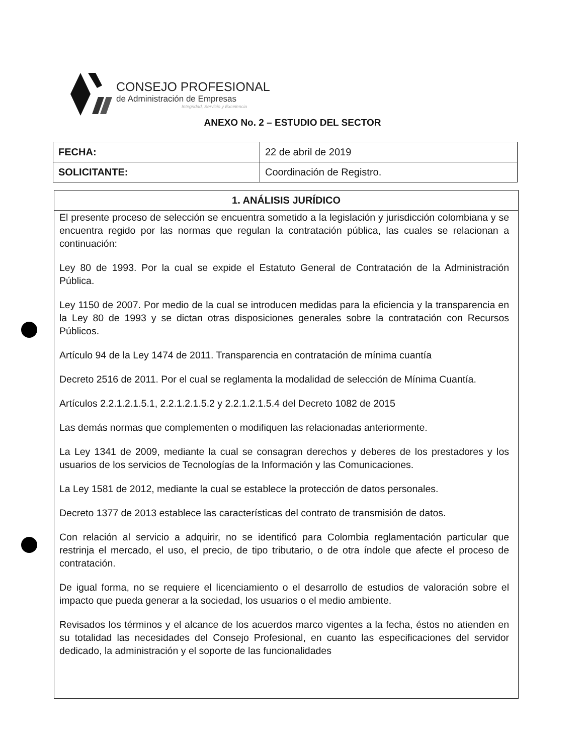CONSEJO PROFESIONAL
de Administración de Empresas
Integridad, Servicio y Excelencia
ANEXO No. 2 – ESTUDIO DEL SECTOR
| FECHA: | 22 de abril de 2019 |
| SOLICITANTE: | Coordinación de Registro. |
1. ANÁLISIS JURÍDICO
El presente proceso de selección se encuentra sometido a la legislación y jurisdicción colombiana y se encuentra regido por las normas que regulan la contratación pública, las cuales se relacionan a continuación:
Ley 80 de 1993. Por la cual se expide el Estatuto General de Contratación de la Administración Pública.
Ley 1150 de 2007. Por medio de la cual se introducen medidas para la eficiencia y la transparencia en la Ley 80 de 1993 y se dictan otras disposiciones generales sobre la contratación con Recursos Públicos.
Artículo 94 de la Ley 1474 de 2011. Transparencia en contratación de mínima cuantía
Decreto 2516 de 2011. Por el cual se reglamenta la modalidad de selección de Mínima Cuantía.
Artículos 2.2.1.2.1.5.1, 2.2.1.2.1.5.2 y 2.2.1.2.1.5.4 del Decreto 1082 de 2015
Las demás normas que complementen o modifiquen las relacionadas anteriormente.
La Ley 1341 de 2009, mediante la cual se consagran derechos y deberes de los prestadores y los usuarios de los servicios de Tecnologías de la Información y las Comunicaciones.
La Ley 1581 de 2012, mediante la cual se establece la protección de datos personales.
Decreto 1377 de 2013 establece las características del contrato de transmisión de datos.
Con relación al servicio a adquirir, no se identificó para Colombia reglamentación particular que restrinja el mercado, el uso, el precio, de tipo tributario, o de otra índole que afecte el proceso de contratación.
De igual forma, no se requiere el licenciamiento o el desarrollo de estudios de valoración sobre el impacto que pueda generar a la sociedad, los usuarios o el medio ambiente.
Revisados los términos y el alcance de los acuerdos marco vigentes a la fecha, éstos no atienden en su totalidad las necesidades del Consejo Profesional, en cuanto las especificaciones del servidor dedicado, la administración y el soporte de las funcionalidades